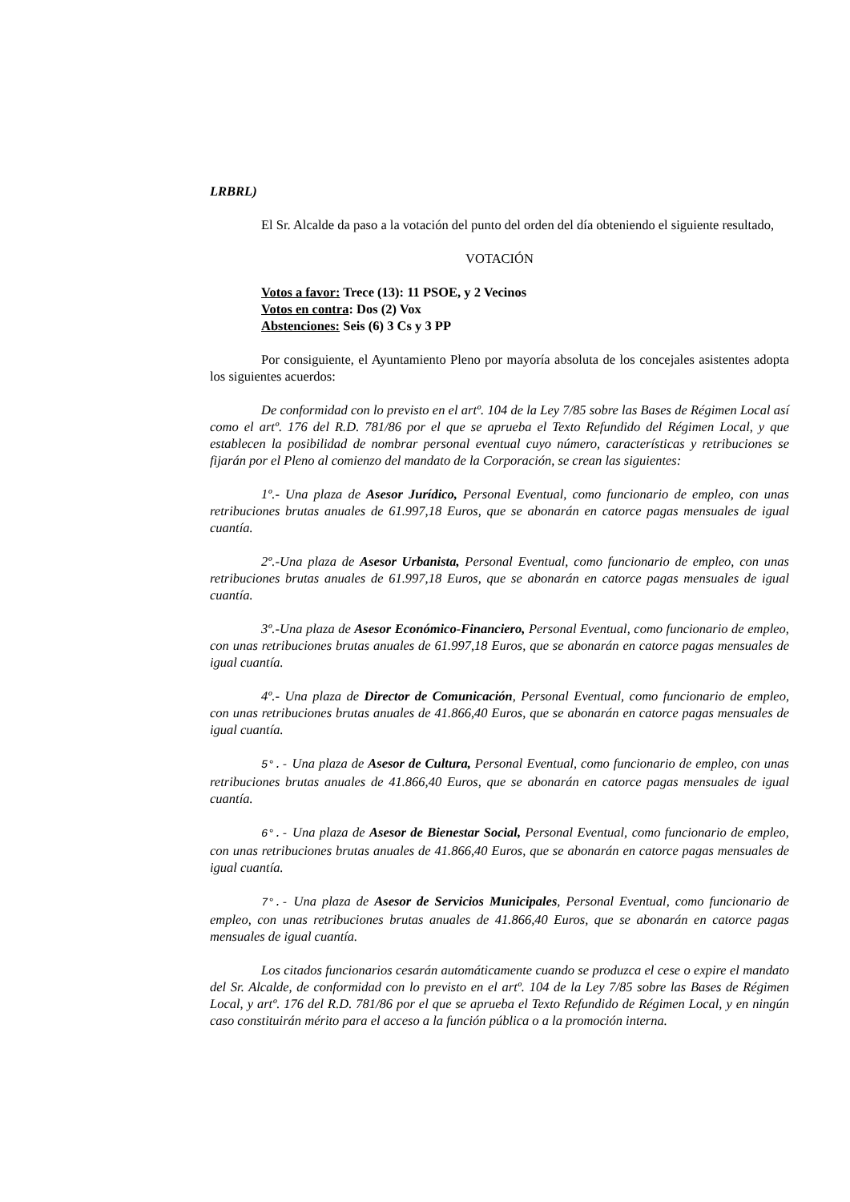LRBRL)
El Sr. Alcalde da paso a la votación del punto del orden del día obteniendo el siguiente resultado,
VOTACIÓN
Votos a favor: Trece (13): 11 PSOE, y 2 Vecinos
Votos en contra: Dos (2) Vox
Abstenciones: Seis (6) 3 Cs y 3 PP
Por consiguiente, el Ayuntamiento Pleno por mayoría absoluta de los concejales asistentes adopta los siguientes acuerdos:
De conformidad con lo previsto en el artº. 104 de la Ley 7/85 sobre las Bases de Régimen Local así como el artº. 176 del R.D. 781/86 por el que se aprueba el Texto Refundido del Régimen Local, y que establecen la posibilidad de nombrar personal eventual cuyo número, características y retribuciones se fijarán por el Pleno al comienzo del mandato de la Corporación, se crean las siguientes:
1º.- Una plaza de Asesor Jurídico, Personal Eventual, como funcionario de empleo, con unas retribuciones brutas anuales de 61.997,18 Euros, que se abonarán en catorce pagas mensuales de igual cuantía.
2º.-Una plaza de Asesor Urbanista, Personal Eventual, como funcionario de empleo, con unas retribuciones brutas anuales de 61.997,18 Euros, que se abonarán en catorce pagas mensuales de igual cuantía.
3º.-Una plaza de Asesor Económico-Financiero, Personal Eventual, como funcionario de empleo, con unas retribuciones brutas anuales de 61.997,18 Euros, que se abonarán en catorce pagas mensuales de igual cuantía.
4º.- Una plaza de Director de Comunicación, Personal Eventual, como funcionario de empleo, con unas retribuciones brutas anuales de 41.866,40 Euros, que se abonarán en catorce pagas mensuales de igual cuantía.
5°.- Una plaza de Asesor de Cultura, Personal Eventual, como funcionario de empleo, con unas retribuciones brutas anuales de 41.866,40 Euros, que se abonarán en catorce pagas mensuales de igual cuantía.
6°.- Una plaza de Asesor de Bienestar Social, Personal Eventual, como funcionario de empleo, con unas retribuciones brutas anuales de 41.866,40 Euros, que se abonarán en catorce pagas mensuales de igual cuantía.
7°.- Una plaza de Asesor de Servicios Municipales, Personal Eventual, como funcionario de empleo, con unas retribuciones brutas anuales de 41.866,40 Euros, que se abonarán en catorce pagas mensuales de igual cuantía.
Los citados funcionarios cesarán automáticamente cuando se produzca el cese o expire el mandato del Sr. Alcalde, de conformidad con lo previsto en el artº. 104 de la Ley 7/85 sobre las Bases de Régimen Local, y artº. 176 del R.D. 781/86 por el que se aprueba el Texto Refundido de Régimen Local, y en ningún caso constituirán mérito para el acceso a la función pública o a la promoción interna.